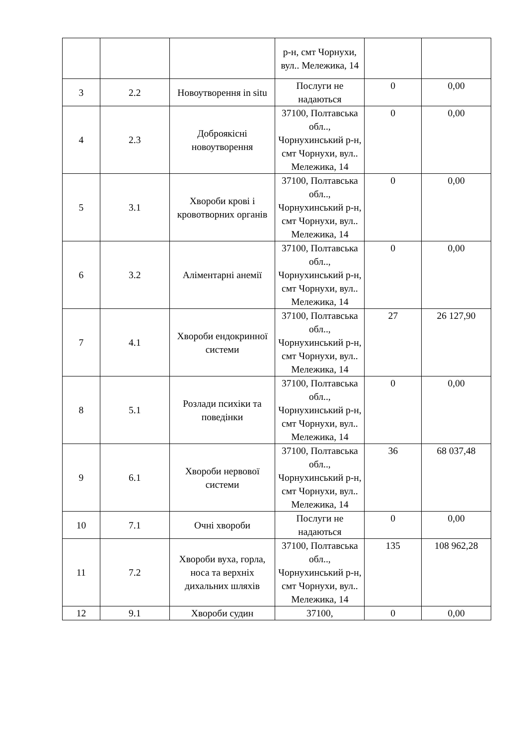| | | | р-н, смт Чорнухи, вул.. Мележика, 14 | | |
| 3 | 2.2 | Новоутворення in situ | Послуги не надаються | 0 | 0,00 |
| 4 | 2.3 | Доброякісні новоутворення | 37100, Полтавська обл.., Чорнухинський р-н, смт Чорнухи, вул.. Мележика, 14 | 0 | 0,00 |
| 5 | 3.1 | Хвороби крові і кровотворних органів | 37100, Полтавська обл.., Чорнухинський р-н, смт Чорнухи, вул.. Мележика, 14 | 0 | 0,00 |
| 6 | 3.2 | Аліментарні анемії | 37100, Полтавська обл.., Чорнухинський р-н, смт Чорнухи, вул.. Мележика, 14 | 0 | 0,00 |
| 7 | 4.1 | Хвороби ендокринної системи | 37100, Полтавська обл.., Чорнухинський р-н, смт Чорнухи, вул.. Мележика, 14 | 27 | 26 127,90 |
| 8 | 5.1 | Розлади психіки та поведінки | 37100, Полтавська обл.., Чорнухинський р-н, смт Чорнухи, вул.. Мележика, 14 | 0 | 0,00 |
| 9 | 6.1 | Хвороби нервової системи | 37100, Полтавська обл.., Чорнухинський р-н, смт Чорнухи, вул.. Мележика, 14 | 36 | 68 037,48 |
| 10 | 7.1 | Очні хвороби | Послуги не надаються | 0 | 0,00 |
| 11 | 7.2 | Хвороби вуха, горла, носа та верхніх дихальних шляхів | 37100, Полтавська обл.., Чорнухинський р-н, смт Чорнухи, вул.. Мележика, 14 | 135 | 108 962,28 |
| 12 | 9.1 | Хвороби судин | 37100, | 0 | 0,00 |